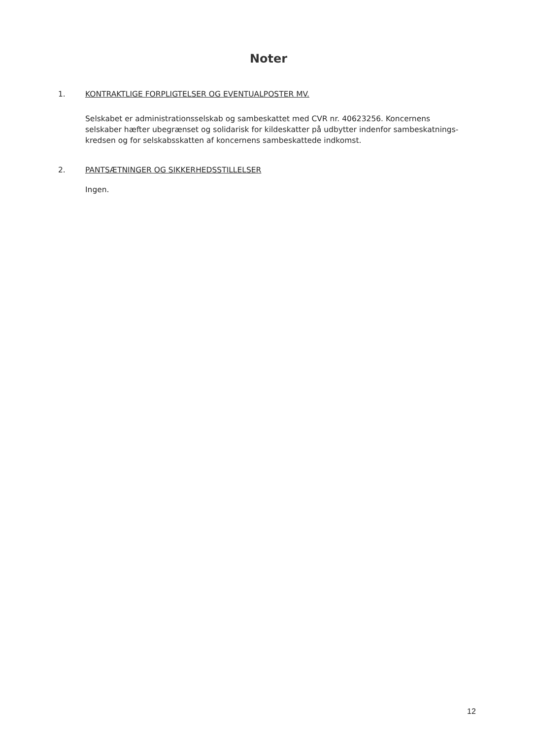Noter
1. KONTRAKTLIGE FORPLIGTELSER OG EVENTUALPOSTER MV.
Selskabet er administrationsselskab og sambeskattet med CVR nr. 40623256. Koncernens selskaber hæfter ubegrænset og solidarisk for kildeskatter på udbytter indenfor sambeskatnings-kredsen og for selskabsskatten af koncernens sambeskattede indkomst.
2. PANTSÆTNINGER OG SIKKERHEDSSTILLELSER
Ingen.
12